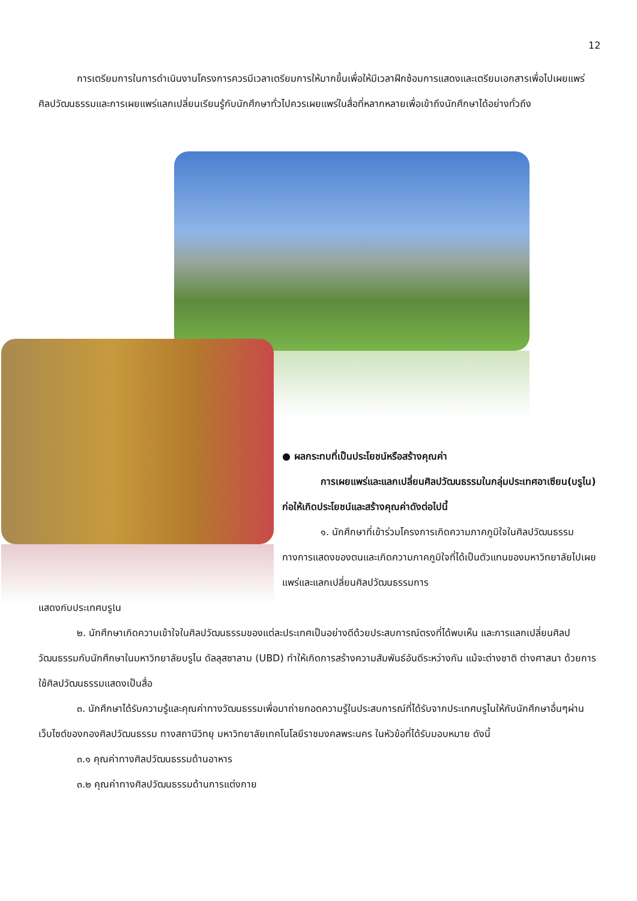12
การเตรียมการในการดำเนินงานโครงการควรมีเวลาเตรียมการให้มากขึ้นเพื่อให้มีเวลาฝึกซ้อมการแสดงและเตรียมเอกสารเพื่อไปเผยแพร่ศิลปวัฒนธรรมและการเผยแพร่แลกเปลี่ยนเรียนรู้กับนักศึกษาทั่วไปควรเผยแพร่ในสื่อที่หลากหลายเพื่อเข้าถึงนักศึกษาได้อย่างทั่วถึง
● ผลกระทบที่เป็นประโยชน์หรือสร้างคุณค่า
การเผยแพร่และแลกเปลี่ยนศิลปวัฒนธรรมในกลุ่มประเทศอาเซียน(บรูไน) ก่อให้เกิดประโยชน์และสร้างคุณค่าดังต่อไปนี้
๑. นักศึกษาที่เข้าร่วมโครงการเกิดความภาคภูมิใจในศิลปวัฒนธรรมทางการแสดงของตนและเกิดความภาคภูมิใจที่ได้เป็นตัวแทนของมหาวิทยาลัยไปเผยแพร่และแลกเปลี่ยนศิลปวัฒนธรรมการ
แสดงกับประเทศบรูไน
๒. นักศึกษาเกิดความเข้าใจในศิลปวัฒนธรรมของแต่ละประเทศเป็นอย่างดีด้วยประสบการณ์ตรงที่ได้พบเห็น และการแลกเปลี่ยนศิลปวัฒนธรรมกับนักศึกษาในมหาวิทยาลัยบรูไน ดัลลุสซาลาม (UBD) ทำให้เกิดการสร้างความสัมพันธ์อันดีระหว่างกัน แม้จะต่างชาติ ต่างศาสนา ด้วยการใช้ศิลปวัฒนธรรมแสดงเป็นสื่อ
๓. นักศึกษาได้รับความรู้และคุณค่าทางวัฒนธรรมเพื่อมาถ่ายทอดความรู้ในประสบการณ์ที่ได้รับจากประเทศบรูไนให้กับนักศึกษาอื่นๆผ่านเว็บไซต์ของกองศิลปวัฒนธรรม ทางสถานีวิทยุ มหาวิทยาลัยเทคโนโลยีราชมงคลพระนคร ในหัวข้อที่ได้รับมอบหมาย ดังนี้
๓.๑ คุณค่าทางศิลปวัฒนธรรมด้านอาหาร
๓.๒ คุณค่าทางศิลปวัฒนธรรมด้านการแต่งกาย